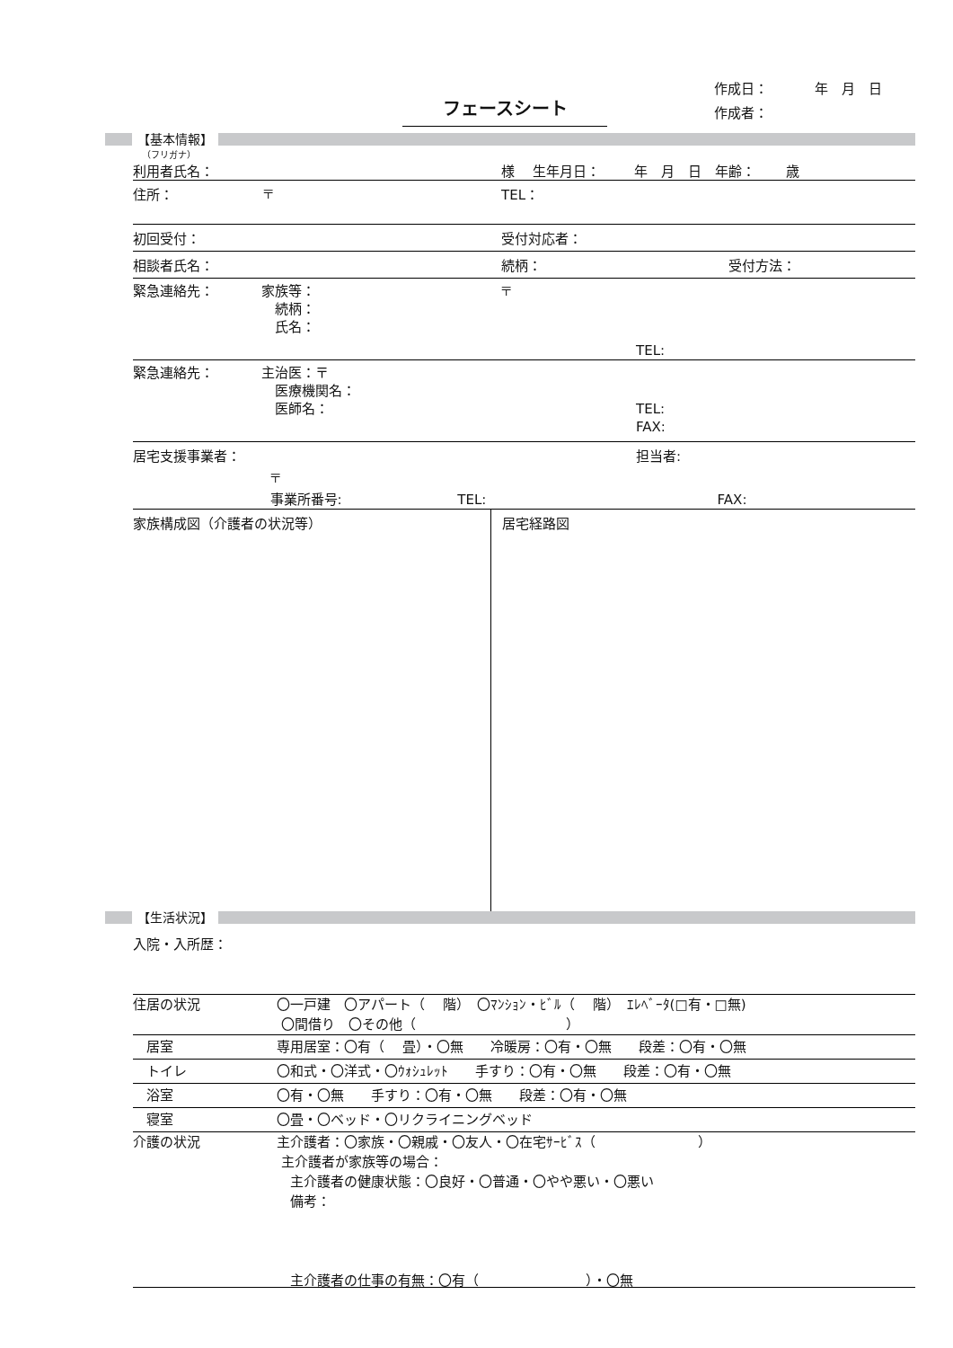フェースシート
作成日： 年　月　日
作成者：
【基本情報】
（フリガナ）
利用者氏名： 様 生年月日： 年　月　日　年齢： 歳
住所： 〒 TEL：
初回受付： 受付対応者：
相談者氏名： 続柄： 受付方法：
緊急連絡先： 家族等：
　続柄：
　氏名：
〒
TEL:
緊急連絡先： 主治医：〒
　医療機関名：
　医師名：
TEL:
FAX:
居宅支援事業者：
〒
事業所番号: TEL:
担当者:
FAX:
家族構成図（介護者の状況等） 居宅経路図
【生活状況】
入院・入所歴：
住居の状況 〇一戸建　〇アパート（　 階）　〇ﾏﾝｼｮﾝ・ﾋﾞﾙ（　 階）　ｴﾚﾍﾞｰﾀ(□有・□無)
〇間借り　〇その他（ ）
　居室 専用居室：〇有（　 畳）・〇無　　冷暖房：〇有・〇無　　段差：〇有・〇無
　トイレ 〇和式・〇洋式・〇ｳｫｼｭﾚｯﾄ　　手すり：〇有・〇無　　段差：〇有・〇無
　浴室 〇有・〇無　　手すり：〇有・〇無　　段差：〇有・〇無
　寝室 〇畳・〇ベッド・〇リクライニングベッド
介護の状況 主介護者：〇家族・〇親戚・〇友人・〇在宅ｻｰﾋﾞｽ（ ）
主介護者が家族等の場合：
　主介護者の健康状態：〇良好・〇普通・〇やや悪い・〇悪い
　備考：
　主介護者の仕事の有無：〇有（ ）・〇無